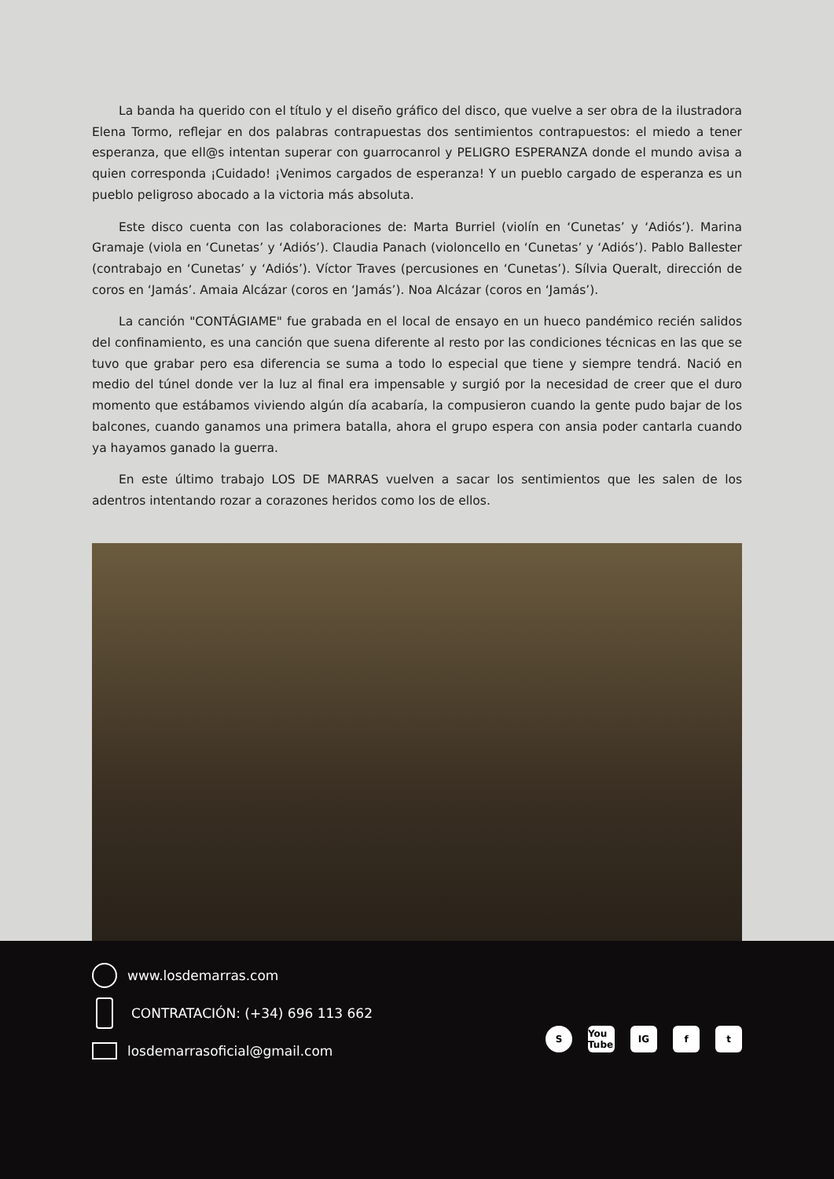La banda ha querido con el título y el diseño gráfico del disco, que vuelve a ser obra de la ilustradora Elena Tormo, reflejar en dos palabras contrapuestas dos sentimientos contrapuestos: el miedo a tener esperanza, que ell@s intentan superar con guarrocanrol y PELIGRO ESPERANZA donde el mundo avisa a quien corresponda ¡Cuidado! ¡Venimos cargados de esperanza! Y un pueblo cargado de esperanza es un pueblo peligroso abocado a la victoria más absoluta.
Este disco cuenta con las colaboraciones de: Marta Burriel (violín en ‘Cunetas’ y ‘Adiós’). Marina Gramaje (viola en ‘Cunetas’ y ‘Adiós’). Claudia Panach (violoncello en ‘Cunetas’ y ‘Adiós’). Pablo Ballester (contrabajo en ‘Cunetas’ y ‘Adiós’). Víctor Traves (percusiones en ‘Cunetas’). Sílvia Queralt, dirección de coros en ‘Jamás’. Amaia Alcázar (coros en ‘Jamás’). Noa Alcázar (coros en ‘Jamás’).
La canción "CONTÁGIAME" fue grabada en el local de ensayo en un hueco pandémico recién salidos del confinamiento, es una canción que suena diferente al resto por las condiciones técnicas en las que se tuvo que grabar pero esa diferencia se suma a todo lo especial que tiene y siempre tendrá. Nació en medio del túnel donde ver la luz al final era impensable y surgió por la necesidad de creer que el duro momento que estábamos viviendo algún día acabaría, la compusieron cuando la gente pudo bajar de los balcones, cuando ganamos una primera batalla, ahora el grupo espera con ansia poder cantarla cuando ya hayamos ganado la guerra.
En este último trabajo LOS DE MARRAS vuelven a sacar los sentimientos que les salen de los adentros intentando rozar a corazones heridos como los de ellos.
www.losdemarras.com
CONTRATACIÓN: (+34) 696 113 662
losdemarrasoficial@gmail.com
S You Tube IG f t